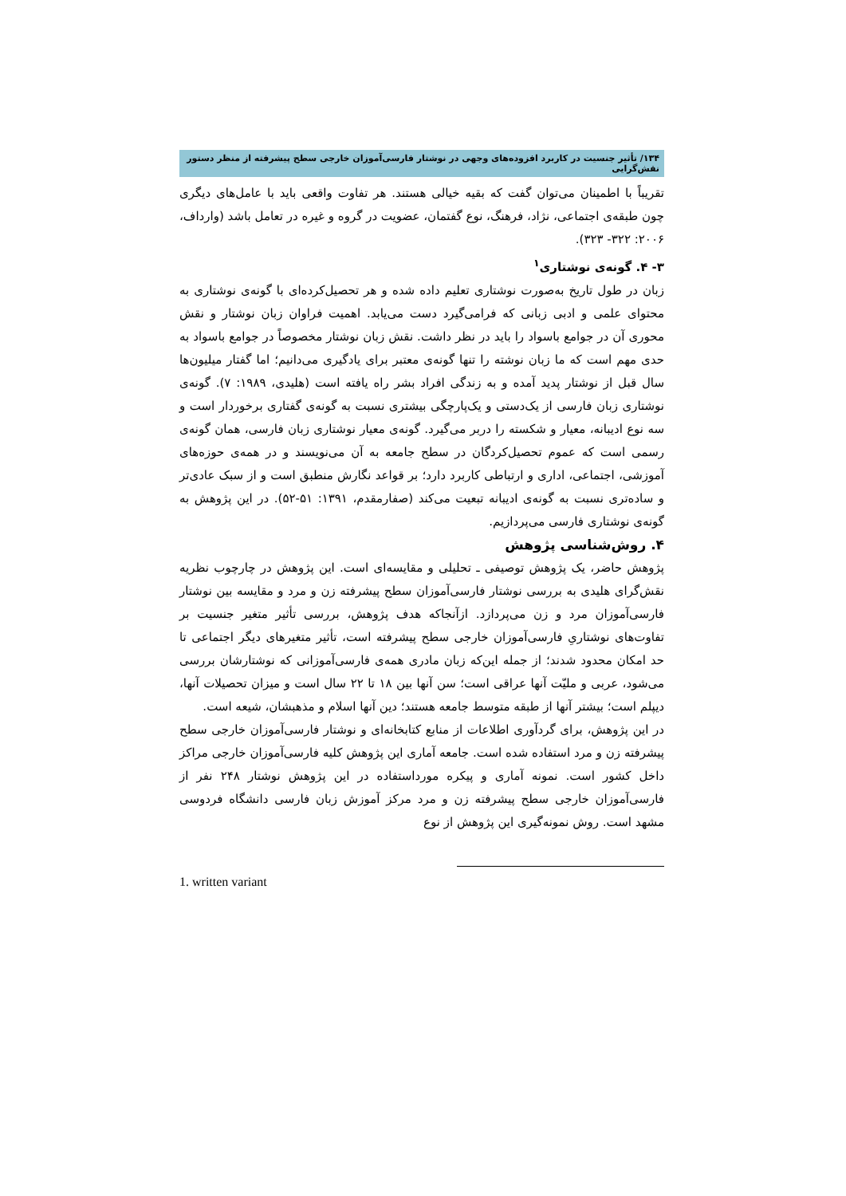۱۳۴/ تأثیر جنسیت در کاربرد افزوده‌های وجهی در نوشتار فارسی‌آموزان خارجی سطح پیشرفته از منظر دستور نقش‌گرایی
تقریباً با اطمینان می‌توان گفت که بقیه خیالی هستند. هر تفاوت واقعی باید با عامل‌های دیگری چون طبقه‌ی اجتماعی، نژاد، فرهنگ، نوع گفتمان، عضویت در گروه و غیره در تعامل باشد (وارداف، ۲۰۰۶: ۳۲۲- ۳۲۳).
۳- ۴. گونه‌ی نوشتاری<sup>۱</sup>
زبان در طول تاریخ به‌صورت نوشتاری تعلیم داده شده و هر تحصیل‌کرده‌ای با گونه‌ی نوشتاری به محتوای علمی و ادبی زبانی که فرامی‌گیرد دست می‌یابد. اهمیت فراوان زبان نوشتار و نقش محوری آن در جوامع باسواد را باید در نظر داشت. نقش زبان نوشتار مخصوصاً در جوامع باسواد به حدی مهم است که ما زبان نوشته را تنها گونه‌ی معتبر برای یادگیری می‌دانیم؛ اما گفتار میلیون‌ها سال قبل از نوشتار پدید آمده و به زندگی افراد بشر راه یافته است (هلیدی، ۱۹۸۹: ۷). گونه‌ی نوشتاری زبان فارسی از یک‌دستی و یک‌پارچگی بیشتری نسبت به گونه‌ی گفتاری برخوردار است و سه نوع ادیبانه، معیار و شکسته را دربر می‌گیرد. گونه‌ی معیار نوشتاری زبان فارسی، همان گونه‌ی رسمی است که عموم تحصیل‌کردگان در سطح جامعه به آن می‌نویسند و در همه‌ی حوزه‌های آموزشی، اجتماعی، اداری و ارتباطی کاربرد دارد؛ بر قواعد نگارش منطبق است و از سبک عادی‌تر و ساده‌تری نسبت به گونه‌ی ادیبانه تبعیت می‌کند (صفارمقدم، ۱۳۹۱: ۵۱-۵۲). در این پژوهش به گونه‌ی نوشتاری فارسی می‌پردازیم.
۴. روش‌شناسی پژوهش
پژوهش حاضر، یک پژوهش توصیفی ـ تحلیلی و مقایسه‌ای است. این پژوهش در چارچوب نظریه نقش‌گرای هلیدی به بررسی نوشتار فارسی‌آموزان سطح پیشرفته زن و مرد و مقایسه بین نوشتار فارسی‌آموزان مرد و زن می‌پردازد. ازآنجاکه هدف پژوهش، بررسی تأثیر متغیر جنسیت بر تفاوت‌های نوشتاریِ فارسی‌آموزان خارجی سطح پیشرفته است، تأثیر متغیرهای دیگر اجتماعی تا حد امکان محدود شدند؛ از جمله این‌که زبان مادری همه‌ی فارسی‌آموزانی که نوشتارشان بررسی می‌شود، عربی و ملیّت آنها عراقی است؛ سن آنها بین ۱۸ تا ۲۲ سال است و میزان تحصیلات آنها، دیپلم است؛ بیشتر آنها از طبقه متوسط جامعه هستند؛ دین آنها اسلام و مذهبشان، شیعه است.
در این پژوهش، برای گردآوری اطلاعات از منابع کتابخانه‌ای و نوشتار فارسی‌آموزان خارجی سطح پیشرفته زن و مرد استفاده شده است. جامعه آماری این پژوهش کلیه فارسی‌آموزان خارجی مراکز داخل کشور است. نمونه آماری و پیکره مورداستفاده در این پژوهش نوشتار ۲۴۸ نفر از فارسی‌آموزان خارجی سطح پیشرفته زن و مرد مرکز آموزش زبان فارسی دانشگاه فردوسی مشهد است. روش نمونه‌گیری این پژوهش از نوع
1. written variant